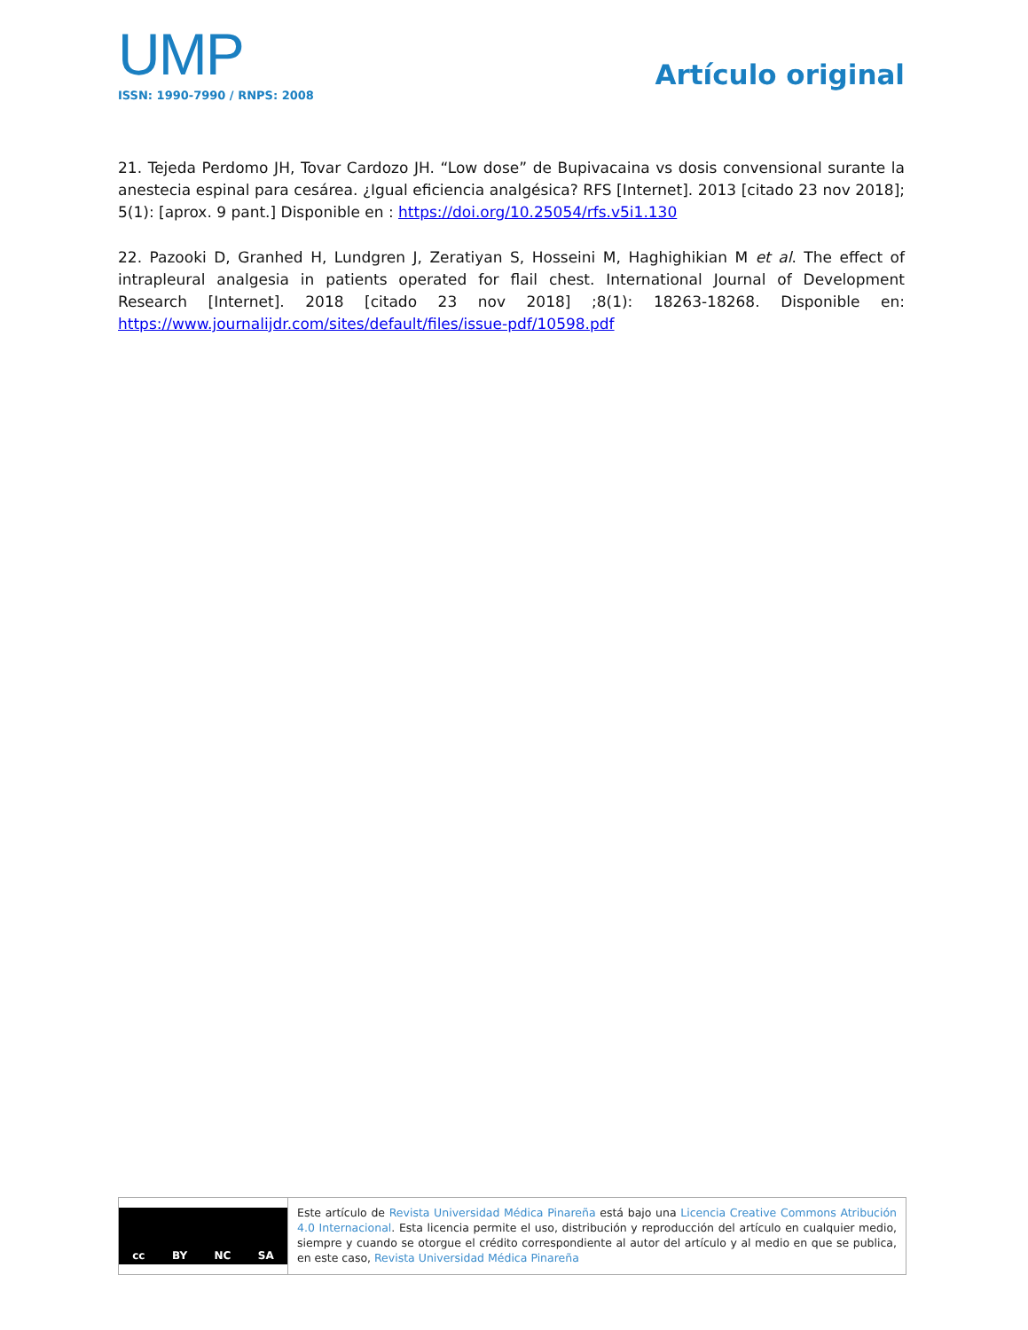UMP
ISSN: 1990-7990 / RNPS: 2008
Artículo original
21. Tejeda Perdomo JH, Tovar Cardozo JH. “Low dose” de Bupivacaina vs dosis convensional surante la anestecia espinal para cesárea. ¿Igual eficiencia analgésica? RFS [Internet]. 2013 [citado 23 nov 2018]; 5(1): [aprox. 9 pant.] Disponible en : https://doi.org/10.25054/rfs.v5i1.130
22. Pazooki D, Granhed H, Lundgren J, Zeratiyan S, Hosseini M, Haghighikian M et al. The effect of intrapleural analgesia in patients operated for flail chest. International Journal of Development Research [Internet]. 2018 [citado 23 nov 2018] ;8(1): 18263-18268. Disponible en: https://www.journalijdr.com/sites/default/files/issue-pdf/10598.pdf
cc BY NC SA
Este artículo de Revista Universidad Médica Pinareña está bajo una Licencia Creative Commons Atribución 4.0 Internacional. Esta licencia permite el uso, distribución y reproducción del artículo en cualquier medio, siempre y cuando se otorgue el crédito correspondiente al autor del artículo y al medio en que se publica, en este caso, Revista Universidad Médica Pinareña